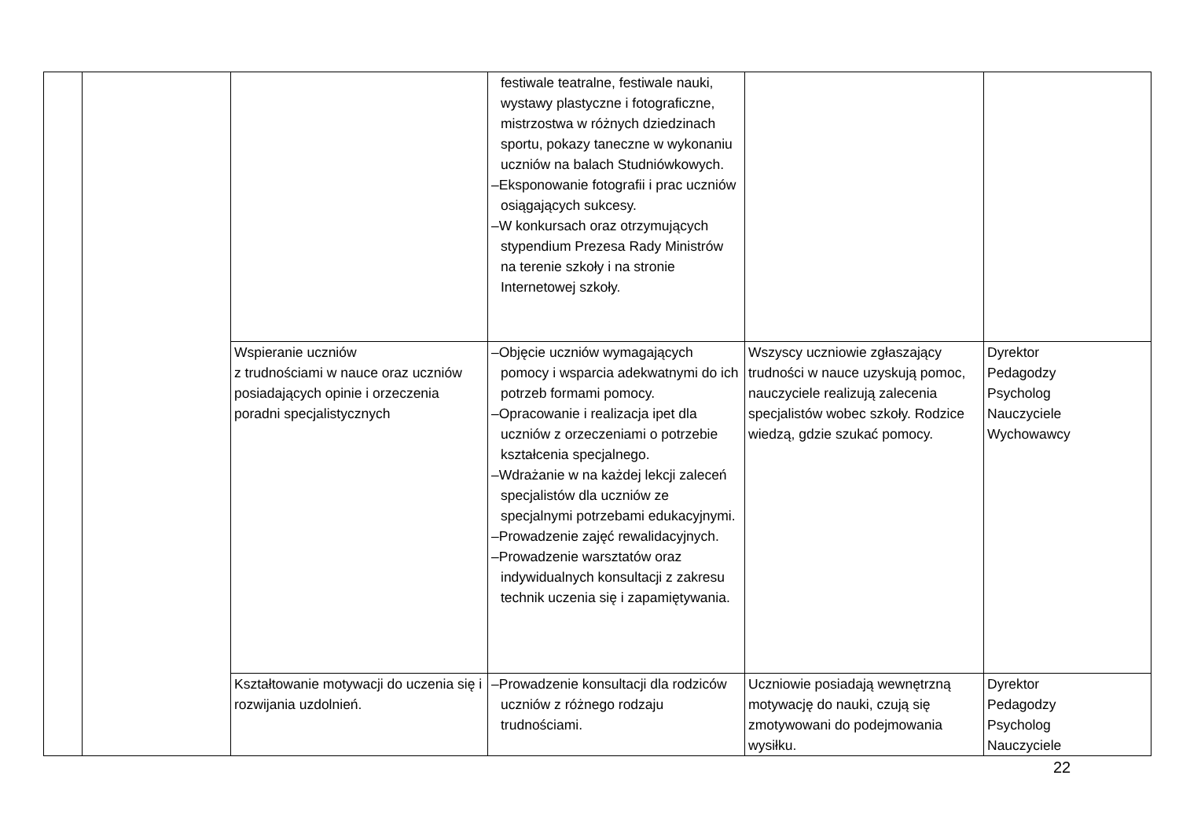| | | | festiwale teatralne, festiwale nauki, wystawy plastyczne i fotograficzne, mistrzostwa w różnych dziedzinach sportu, pokazy taneczne w wykonaniu uczniów na balach Studniówkowych. –Eksponowanie fotografii i prac uczniów osiągających sukcesy. –W konkursach oraz otrzymujących stypendium Prezesa Rady Ministrów na terenie szkoły i na stronie Internetowej szkoły. | | |
| | | Wspieranie uczniów z trudnościami w nauce oraz uczniów posiadających opinie i orzeczenia poradni specjalistycznych | –Objęcie uczniów wymagających pomocy i wsparcia adekwatnymi do ich potrzeb formami pomocy. –Opracowanie i realizacja ipet dla uczniów z orzeczeniami o potrzebie kształcenia specjalnego. –Wdrażanie w na każdej lekcji zaleceń specjalistów dla uczniów ze specjalnymi potrzebami edukacyjnymi. –Prowadzenie zajęć rewalidacyjnych. –Prowadzenie warsztatów oraz indywidualnych konsultacji z zakresu technik uczenia się i zapamiętywania. | Wszyscy uczniowie zgłaszający trudności w nauce uzyskują pomoc, nauczyciele realizują zalecenia specjalistów wobec szkoły. Rodzice wiedzą, gdzie szukać pomocy. | Dyrektor Pedagodzy Psycholog Nauczyciele Wychowawcy |
| | | Kształtowanie motywacji do uczenia się i rozwijania uzdolnień. | –Prowadzenie konsultacji dla rodziców uczniów z różnego rodzaju trudnościami. | Uczniowie posiadają wewnętrzną motywację do nauki, czują się zmotywowani do podejmowania wysiłku. | Dyrektor Pedagodzy Psycholog Nauczyciele |
22